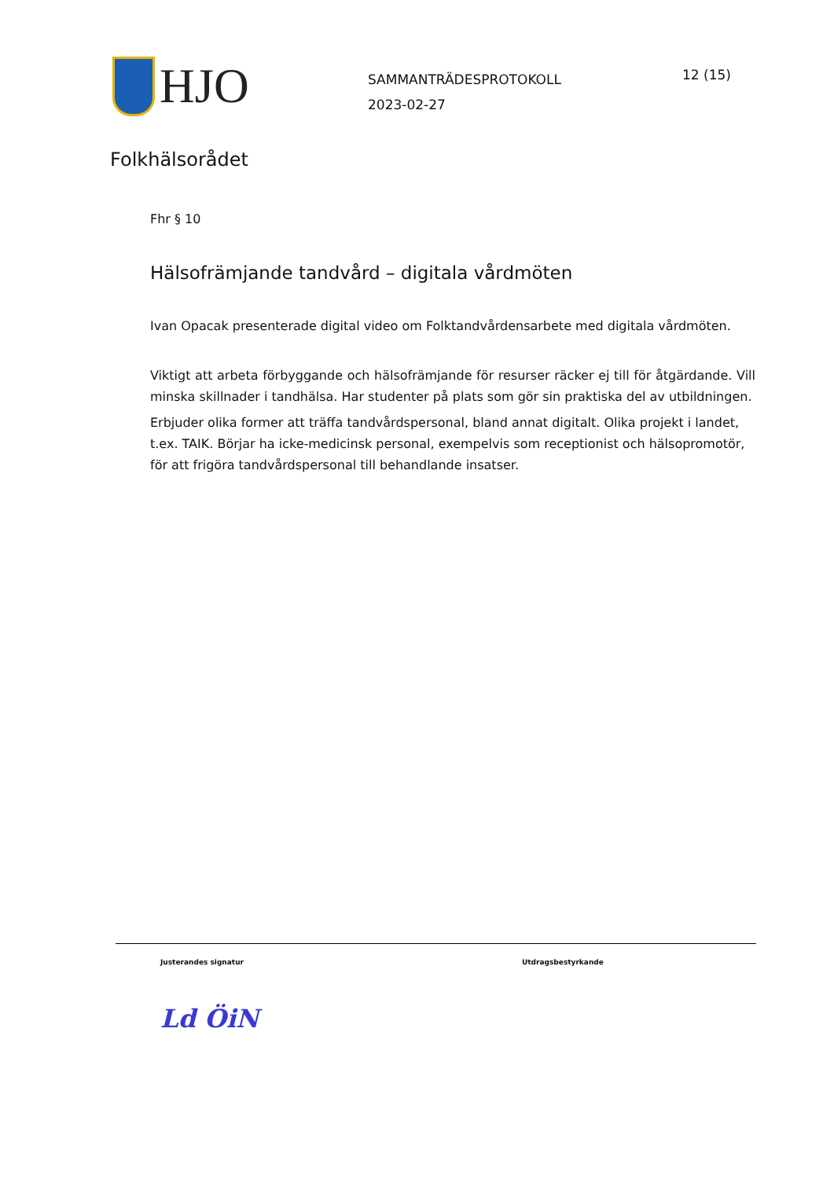HJO
SAMMANTRÄDESPROTOKOLL
2023-02-27
12 (15)
Folkhälsorådet
Fhr § 10
Hälsofrämjande tandvård – digitala vårdmöten
Ivan Opacak presenterade digital video om Folktandvårdensarbete med digitala vårdmöten.
Viktigt att arbeta förbyggande och hälsofrämjande för resurser räcker ej till för åtgärdande. Vill minska skillnader i tandhälsa. Har studenter på plats som gör sin praktiska del av utbildningen.
Erbjuder olika former att träffa tandvårdspersonal, bland annat digitalt. Olika projekt i landet, t.ex. TAIK. Börjar ha icke-medicinsk personal, exempelvis som receptionist och hälsopromotör, för att frigöra tandvårdspersonal till behandlande insatser.
Justerandes signatur
Ld ÖiN
Utdragsbestyrkande